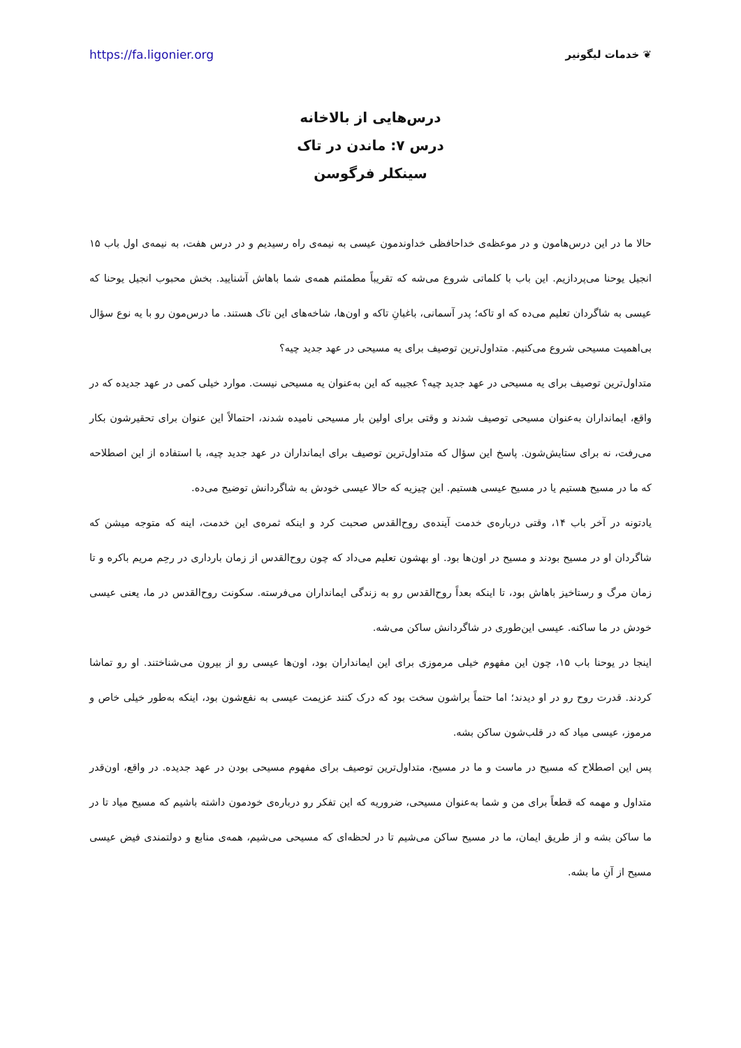https://fa.ligonier.org ❦ خدمات لیگونیر
درس‌هایی از بالاخانه
درس ۷: ماندن در تاک
سینکلر فرگوسن
حالا ما در این درس‌هامون و در موعظه‌ی خداحافظی خداوندمون عیسی به نیمه‌ی راه رسیدیم و در درس هفت، به نیمه‌ی اول باب ۱۵ انجیل یوحنا می‌پردازیم. این باب با کلماتی شروع می‌شه که تقریباً مطمئنم همه‌ی شما باهاش آشنایید. بخش محبوب انجیل یوحنا که عیسی به شاگردان تعلیم می‌ده که او تاکه؛ پدر آسمانی، باغبانِ تاکه و اون‌ها، شاخه‌های این تاک هستند. ما درس‌مون رو با یه نوع سؤال بی‌اهمیت مسیحی شروع می‌کنیم. متداول‌ترین توصیف برای یه مسیحی در عهد جدید چیه؟
متداول‌ترین توصیف برای یه مسیحی در عهد جدید چیه؟ عجیبه که این به‌عنوان یه مسیحی نیست. موارد خیلی کمی در عهد جدیده که در واقع، ایمانداران به‌عنوان مسیحی توصیف شدند و وقتی برای اولین بار مسیحی نامیده شدند، احتمالاً این عنوان برای تحقیرشون بکار می‌رفت، نه برای ستایش‌شون. پاسخ این سؤال که متداول‌ترین توصیف برای ایمانداران در عهد جدید چیه، با استفاده از این اصطلاحه که ما در مسیح هستیم یا در مسیح عیسی هستیم. این چیزیه که حالا عیسی خودش به شاگردانش توضیح می‌ده.
یادتونه در آخر باب ۱۴، وقتی درباره‌ی خدمت آینده‌ی روح‌القدس صحبت کرد و اینکه ثمره‌ی این خدمت، اینه که متوجه میشن که شاگردان او در مسیح بودند و مسیح در اون‌ها بود. او بهشون تعلیم می‌داد که چون روح‌القدس از زمان بارداری در رحِم مریم باکره و تا زمان مرگ و رستاخیز باهاش بود، تا اینکه بعداً روح‌القدس رو به زندگی ایمانداران می‌فرسته. سکونت روح‌القدس در ما، یعنی عیسی خودش در ما ساکنه. عیسی این‌طوری در شاگردانش ساکن می‌شه.
اینجا در یوحنا باب ۱۵، چون این مفهوم خیلی مرموزی برای این ایمانداران بود، اون‌ها عیسی رو از بیرون می‌شناختند. او رو تماشا کردند. قدرت روح رو در او دیدند؛ اما حتماً براشون سخت بود که درک کنند عزیمت عیسی به نفع‌شون بود، اینکه به‌طور خیلی خاص و مرموز، عیسی میاد که در قلب‌شون ساکن بشه.
پس این اصطلاح که مسیح در ماست و ما در مسیح، متداول‌ترین توصیف برای مفهوم مسیحی بودن در عهد جدیده. در واقع، اون‌قدر متداول و مهمه که قطعاً برای من و شما به‌عنوان مسیحی، ضروریه که این تفکر رو درباره‌ی خودمون داشته باشیم که مسیح میاد تا در ما ساکن بشه و از طریق ایمان، ما در مسیح ساکن می‌شیم تا در لحظه‌ای که مسیحی می‌شیم، همه‌ی منابع و دولتمندی فیض عیسی مسیح از آنِ ما بشه.